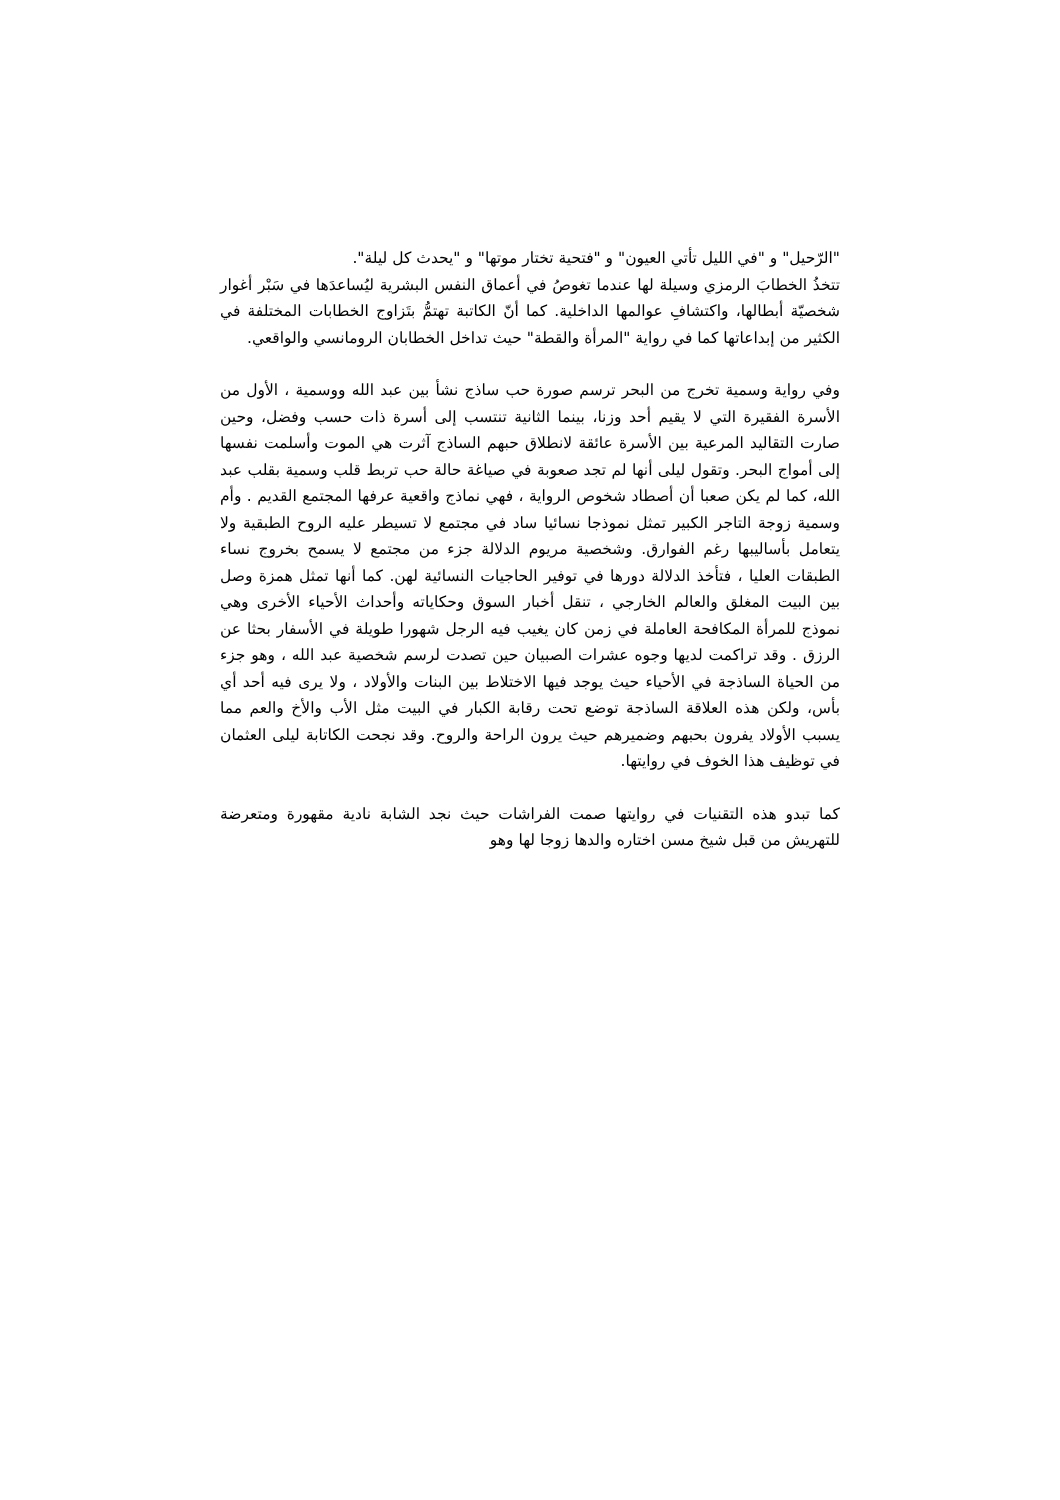"الرّحيل" و "في الليل تأتي العيون" و "فتحية تختار موتها" و "يحدث كل ليلة".
تتخذُ الخطابَ الرمزي وسيلة لها عندما تغوصُ في أعماق النفس البشرية ليُساعدَها في سَبْر أغوار شخصيّة أبطالها، واكتشافِ عوالمها الداخلية. كما أنّ الكاتبة تهتمُّ بتَزاوج الخطابات المختلفة في الكثير من إبداعاتها كما في رواية "المرأة والقطة" حيث تداخل الخطابان الرومانسي والواقعي.
وفي رواية وسمية تخرج من البحر ترسم صورة حب ساذج نشأ بين عبد الله ووسمية ، الأول من الأسرة الفقيرة التي لا يقيم أحد وزنا، بينما الثانية تنتسب إلى أسرة ذات حسب وفضل، وحين صارت التقاليد المرعية بين الأسرة عائقة لانطلاق حبهم الساذج آثرت هي الموت وأسلمت نفسها إلى أمواج البحر. وتقول ليلى أنها لم تجد صعوبة في صياغة حالة حب تربط قلب وسمية بقلب عبد الله، كما لم يكن صعبا أن أصطاد شخوص الرواية ، فهي نماذج واقعية عرفها المجتمع القديم . وأم وسمية زوجة التاجر الكبير تمثل نموذجا نسائيا ساد في مجتمع لا تسيطر عليه الروح الطبقية ولا يتعامل بأساليبها رغم الفوارق. وشخصية مريوم الدلالة جزء من مجتمع لا يسمح بخروج نساء الطبقات العليا ، فتأخذ الدلالة دورها في توفير الحاجيات النسائية لهن. كما أنها تمثل همزة وصل بين البيت المغلق والعالم الخارجي ، تنقل أخبار السوق وحكاياته وأحداث الأحياء الأخرى وهي نموذج للمرأة المكافحة العاملة في زمن كان يغيب فيه الرجل شهورا طويلة في الأسفار بحثا عن الرزق . وقد تراكمت لديها وجوه عشرات الصبيان حين تصدت لرسم شخصية عبد الله ، وهو جزء من الحياة الساذجة في الأحياء حيث يوجد فيها الاختلاط بين البنات والأولاد ، ولا يرى فيه أحد أي بأس، ولكن هذه العلاقة الساذجة توضع تحت رقابة الكبار في البيت مثل الأب والأخ والعم مما يسبب الأولاد يفرون بحبهم وضميرهم حيث يرون الراحة والروح. وقد نجحت الكاتابة ليلى العثمان في توظيف هذا الخوف في روايتها.
كما تبدو هذه التقنيات في روايتها صمت الفراشات حيث نجد الشابة نادية مقهورة ومتعرضة للتهريش من قبل شيخ مسن اختاره والدها زوجا لها وهو